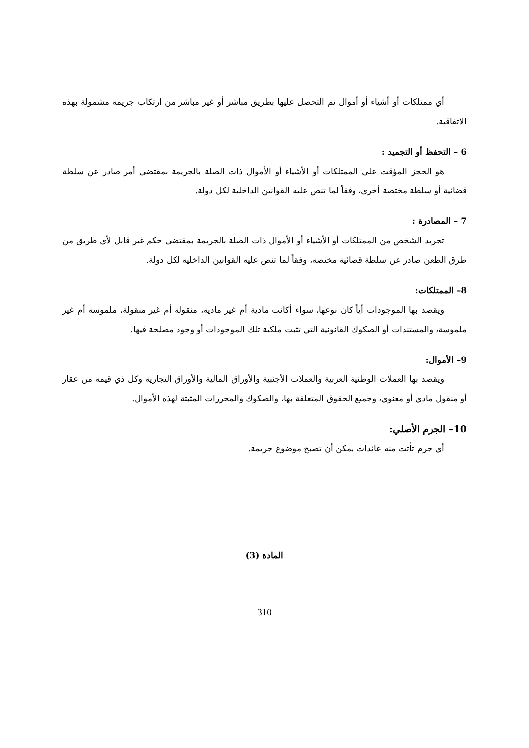أي ممتلكات أو أشياء أو أموال تم التحصل عليها بطريق مباشر أو غير مباشر من ارتكاب جريمة مشمولة بهذه الاتفاقية.
6 – التحفظ أو التجميد :
هو الحجز المؤقت على الممتلكات أو الأشياء أو الأموال ذات الصلة بالجريمة بمقتضى أمر صادر عن سلطة قضائية أو سلطة مختصة أخرى، وفقاً لما تنص عليه القوانين الداخلية لكل دولة.
7 – المصادرة :
تجريد الشخص من الممتلكات أو الأشياء أو الأموال ذات الصلة بالجريمة بمقتضى حكم غير قابل لأي طريق من طرق الطعن صادر عن سلطة قضائية مختصة، وفقاً لما تنص عليه القوانين الداخلية لكل دولة.
8– الممتلكات:
ويقصد بها الموجودات أياً كان نوعها، سواء أكانت مادية أم غير مادية، منقولة أم غير منقولة، ملموسة أم غير ملموسة، والمستندات أو الصكوك القانونية التي تثبت ملكية تلك الموجودات أو وجود مصلحة فيها.
9– الأموال:
ويقصد بها العملات الوطنية العربية والعملات الأجنبية والأوراق المالية والأوراق التجارية وكل ذي قيمة من عقار أو منقول مادي أو معنوي، وجميع الحقوق المتعلقة بها، والصكوك والمحررات المثبتة لهذه الأموال.
10– الجرم الأصلي:
أي جرم تأتت منه عائدات يمكن أن تصبح موضوع جريمة.
المادة (3)
310